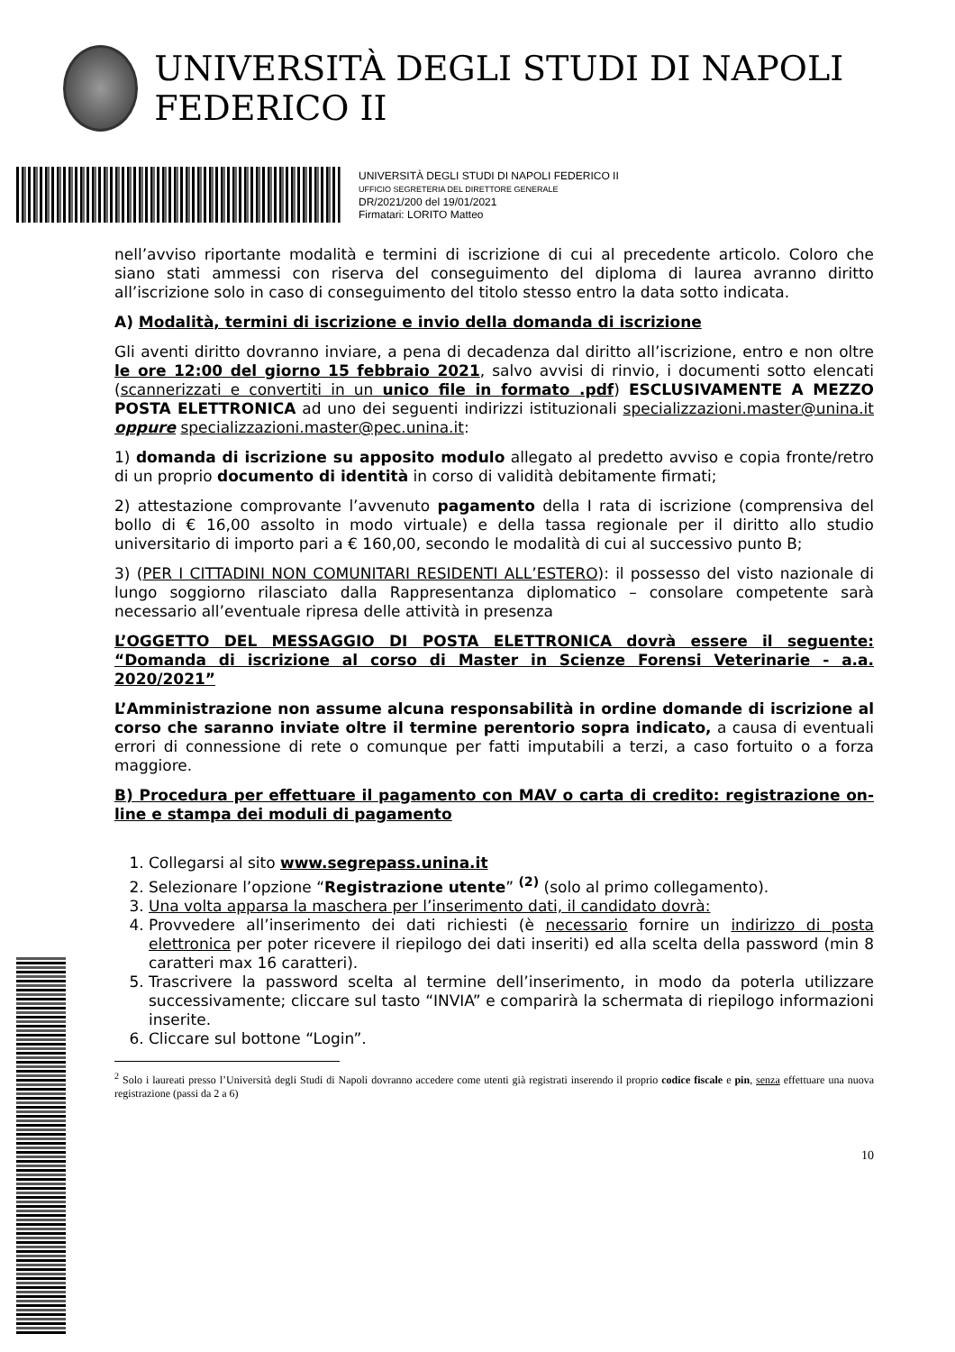UNIVERSITÀ DEGLI STUDI DI NAPOLI FEDERICO II
UNIVERSITÀ DEGLI STUDI DI NAPOLI FEDERICO II
UFFICIO SEGRETERIA DEL DIRETTORE GENERALE
DR/2021/200 del 19/01/2021
Firmatari: LORITO Matteo
nell’avviso riportante modalità e termini di iscrizione di cui al precedente articolo. Coloro che siano stati ammessi con riserva del conseguimento del diploma di laurea avranno diritto all’iscrizione solo in caso di conseguimento del titolo stesso entro la data sotto indicata.
A) Modalità, termini di iscrizione e invio della domanda di iscrizione
Gli aventi diritto dovranno inviare, a pena di decadenza dal diritto all’iscrizione, entro e non oltre le ore 12:00 del giorno 15 febbraio 2021, salvo avvisi di rinvio, i documenti sotto elencati (scannerizzati e convertiti in un unico file in formato .pdf) ESCLUSIVAMENTE A MEZZO POSTA ELETTRONICA ad uno dei seguenti indirizzi istituzionali specializzazioni.master@unina.it oppure specializzazioni.master@pec.unina.it:
1) domanda di iscrizione su apposito modulo allegato al predetto avviso e copia fronte/retro di un proprio documento di identità in corso di validità debitamente firmati;
2) attestazione comprovante l’avvenuto pagamento della I rata di iscrizione (comprensiva del bollo di € 16,00 assolto in modo virtuale) e della tassa regionale per il diritto allo studio universitario di importo pari a € 160,00, secondo le modalità di cui al successivo punto B;
3) (PER I CITTADINI NON COMUNITARI RESIDENTI ALL’ESTERO): il possesso del visto nazionale di lungo soggiorno rilasciato dalla Rappresentanza diplomatico – consolare competente sarà necessario all’eventuale ripresa delle attività in presenza
L’OGGETTO DEL MESSAGGIO DI POSTA ELETTRONICA dovrà essere il seguente: “Domanda di iscrizione al corso di Master in Scienze Forensi Veterinarie - a.a. 2020/2021”
L’Amministrazione non assume alcuna responsabilità in ordine domande di iscrizione al corso che saranno inviate oltre il termine perentorio sopra indicato, a causa di eventuali errori di connessione di rete o comunque per fatti imputabili a terzi, a caso fortuito o a forza maggiore.
B) Procedura per effettuare il pagamento con MAV o carta di credito: registrazione on-line e stampa dei moduli di pagamento
1. Collegarsi al sito www.segrepass.unina.it
2. Selezionare l’opzione “Registrazione utente” <sup>(2)</sup> (solo al primo collegamento).
3. Una volta apparsa la maschera per l’inserimento dati, il candidato dovrà:
4. Provvedere all’inserimento dei dati richiesti (è necessario fornire un indirizzo di posta elettronica per poter ricevere il riepilogo dei dati inseriti) ed alla scelta della password (min 8 caratteri max 16 caratteri).
5. Trascrivere la password scelta al termine dell’inserimento, in modo da poterla utilizzare successivamente; cliccare sul tasto “INVIA” e comparirà la schermata di riepilogo informazioni inserite.
6. Cliccare sul bottone “Login”.
<sup>2</sup> Solo i laureati presso l’Università degli Studi di Napoli dovranno accedere come utenti già registrati inserendo il proprio codice fiscale e pin, senza effettuare una nuova registrazione (passi da 2 a 6)
10